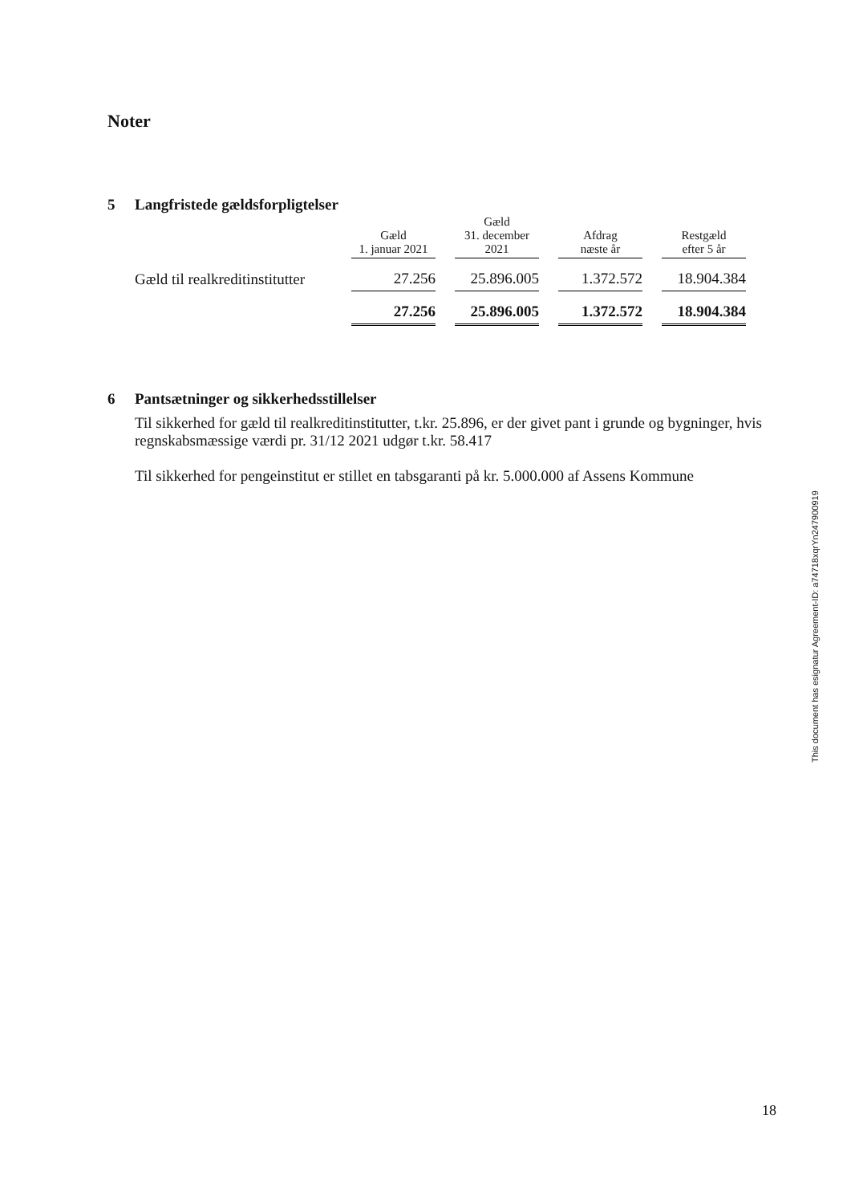Noter
5 Langfristede gældsforpligtelser
| | Gæld 1. januar 2021 | Gæld 31. december 2021 | Afdrag næste år | Restgæld efter 5 år |
| --- | --- | --- | --- | --- |
| Gæld til realkreditinstitutter | 27.256 | 25.896.005 | 1.372.572 | 18.904.384 |
| | 27.256 | 25.896.005 | 1.372.572 | 18.904.384 |
6 Pantsætninger og sikkerhedsstillelser
Til sikkerhed for gæld til realkreditinstitutter, t.kr. 25.896, er der givet pant i grunde og bygninger, hvis regnskabsmæssige værdi pr. 31/12 2021 udgør t.kr. 58.417
Til sikkerhed for pengeinstitut er stillet en tabsgaranti på kr. 5.000.000 af Assens Kommune
This document has esignatur Agreement-ID: a74718xqrYn247900919
18